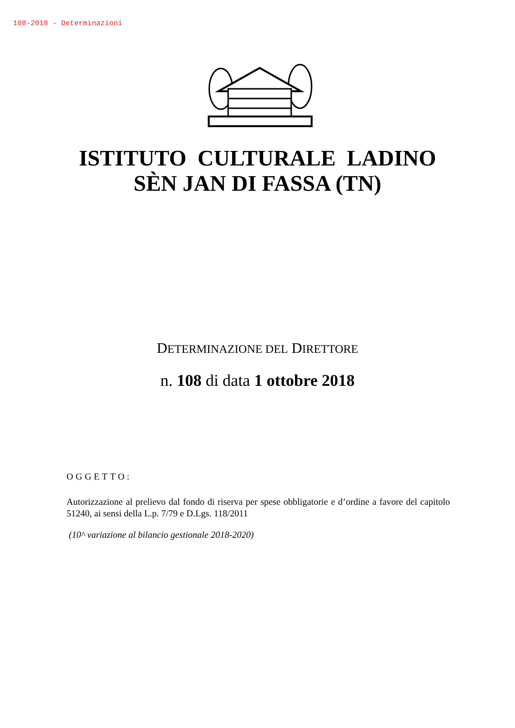108-2018 - Determinazioni
ISTITUTO CULTURALE LADINO
SÈN JAN DI FASSA (TN)
DETERMINAZIONE DEL DIRETTORE
n. 108 di data 1 ottobre 2018
OGGETTO:
Autorizzazione al prelievo dal fondo di riserva per spese obbligatorie e d’ordine a favore del capitolo 51240, ai sensi della L.p. 7/79 e D.Lgs. 118/2011
(10^ variazione al bilancio gestionale 2018-2020)